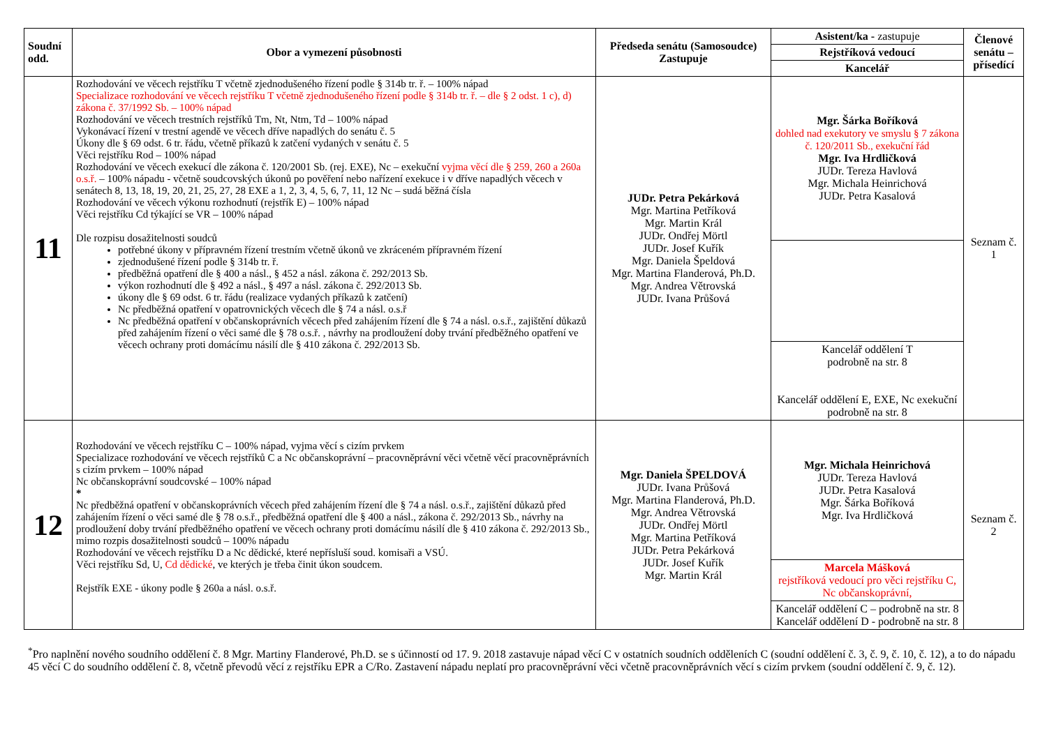| Soudní odd. | Obor a vymezení působnosti | Předseda senátu (Samosoudce) Zastupuje | Asistent/ka - zastupuje | Členové senátu – přísedící |
| --- | --- | --- | --- | --- |
| | | | Rejstříková vedoucí | |
| | | | Kancelář | |
| 11 | Rozhodování ve věcech rejstříku T včetně zjednodušeného řízení podle § 314b tr. ř. – 100% nápad Specializace rozhodování ve věcech rejstříku T včetně zjednodušeného řízení podle § 314b tr. ř. – dle § 2 odst. 1 c), d) zákona č. 37/1992 Sb. – 100% nápad Rozhodování ve věcech trestních rejstříků Tm, Nt, Ntm, Td – 100% nápad Vykonávací řízení v trestní agendě ve věcech dříve napadlých do senátu č. 5 Úkony dle § 69 odst. 6 tr. řádu, včetně příkazů k zatčení vydaných v senátu č. 5 Věci rejstříku Rod – 100% nápad Rozhodování ve věcech exekucí dle zákona č. 120/2001 Sb. (rej. EXE), Nc – exekuční vyjma věcí dle § 259, 260 a 260a o.s.ř. – 100% nápadu - včetně soudcovských úkonů po pověření nebo nařízení exekuce i v dříve napadlých věcech v senátech 8, 13, 18, 19, 20, 21, 25, 27, 28 EXE a 1, 2, 3, 4, 5, 6, 7, 11, 12 Nc – sudá běžná čísla Rozhodování ve věcech výkonu rozhodnutí (rejstřík E) – 100% nápad Věci rejstříku Cd týkající se VR – 100% nápad Dle rozpisu dosažitelnosti soudců potřebné úkony v přípravném řízení trestním včetně úkonů ve zkráceném přípravném řízení zjednodušené řízení podle § 314b tr. ř. předběžná opatření dle § 400 a násl., § 452 a násl. zákona č. 292/2013 Sb. výkon rozhodnutí dle § 492 a násl., § 497 a násl. zákona č. 292/2013 Sb. úkony dle § 69 odst. 6 tr. řádu (realizace vydaných příkazů k zatčení) Nc předběžná opatření v opatrovnických věcech dle § 74 a násl. o.s.ř Nc předběžná opatření v občanskoprávních věcech před zahájením řízení dle § 74 a násl. o.s.ř., zajištění důkazů před zahájením řízení o věci samé dle § 78 o.s.ř. , návrhy na prodloužení doby trvání předběžného opatření ve věcech ochrany proti domácímu násilí dle § 410 zákona č. 292/2013 Sb. | JUDr. Petra Pekárková Mgr. Martina Petříková Mgr. Martin Král JUDr. Ondřej Mörtl JUDr. Josef Kuřík Mgr. Daniela Špeldová Mgr. Martina Flanderová, Ph.D. Mgr. Andrea Větrovská JUDr. Ivana Průšová | Mgr. Šárka Boříková dohled nad exekutory ve smyslu § 7 zákona č. 120/2011 Sb., exekuční řád Mgr. Iva Hrdličková JUDr. Tereza Havlová Mgr. Michala Heinrichová JUDr. Petra Kasalová | Seznam č. 1 |
| | | | Kancelář oddělení T podrobně na str. 8 Kancelář oddělení E, EXE, Nc exekuční podrobně na str. 8 | |
| 12 | Rozhodování ve věcech rejstříku C – 100% nápad, vyjma věcí s cizím prvkem Specializace rozhodování ve věcech rejstříků C a Nc občanskoprávní – pracovněprávní věci včetně věcí pracovněprávních s cizím prvkem – 100% nápad Nc občanskoprávní soudcovské – 100% nápad * Nc předběžná opatření v občanskoprávních věcech před zahájením řízení dle § 74 a násl. o.s.ř., zajištění důkazů před zahájením řízení o věci samé dle § 78 o.s.ř., předběžná opatření dle § 400 a násl., zákona č. 292/2013 Sb., návrhy na prodloužení doby trvání předběžného opatření ve věcech ochrany proti domácímu násilí dle § 410 zákona č. 292/2013 Sb., mimo rozpis dosažitelnosti soudců – 100% nápadu Rozhodování ve věcech rejstříku D a Nc dědické, které nepřísluší soud. komisaři a VSÚ. Věci rejstříku Sd, U, Cd dědické , ve kterých je třeba činit úkon soudcem. Rejstřík EXE - úkony podle § 260a a násl. o.s.ř. | Mgr. Daniela ŠPELDOVÁ JUDr. Ivana Průšová Mgr. Martina Flanderová, Ph.D. Mgr. Andrea Větrovská JUDr. Ondřej Mörtl Mgr. Martina Petříková JUDr. Petra Pekárková JUDr. Josef Kuřík Mgr. Martin Král | Mgr. Michala Heinrichová JUDr. Tereza Havlová JUDr. Petra Kasalová Mgr. Šárka Boříková Mgr. Iva Hrdličková | Seznam č. 2 |
| | | | Marcela Mášková rejstříková vedoucí pro věci rejstříku C, Nc občanskoprávní, | |
| | | | Kancelář oddělení C – podrobně na str. 8 Kancelář oddělení D - podrobně na str. 8 | |
<sup>*</sup> Pro naplnění nového soudního oddělení č. 8 Mgr. Martiny Flanderové, Ph.D. se s účinností od 17. 9. 2018 zastavuje nápad věcí C v ostatních soudních odděleních C (soudní oddělení č. 3, č. 9, č. 10, č. 12), a to do nápadu 45 věcí C do soudního oddělení č. 8, včetně převodů věcí z rejstříku EPR a C/Ro. Zastavení nápadu neplatí pro pracovněprávní věci včetně pracovněprávních věcí s cizím prvkem (soudní oddělení č. 9, č. 12).